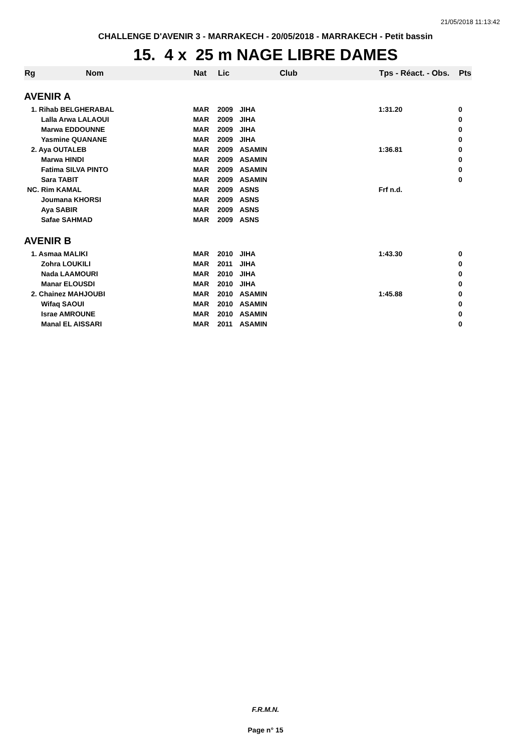21/05/2018 11:13:42
CHALLENGE D'AVENIR 3 - MARRAKECH - 20/05/2018 - MARRAKECH - Petit bassin
15. 4 x 25 m NAGE LIBRE DAMES
| Rg | Nom | Nat | Lic | Club | Tps - Réact. - Obs. | Pts |
| --- | --- | --- | --- | --- | --- | --- |
| AVENIR A | | | | | | |
| 1. Rihab BELGHERABAL | | MAR | 2009 | JIHA | 1:31.20 | 0 |
| Lalla Arwa LALAOUI | | MAR | 2009 | JIHA | | 0 |
| Marwa EDDOUNNE | | MAR | 2009 | JIHA | | 0 |
| Yasmine QUANANE | | MAR | 2009 | JIHA | | 0 |
| 2. Aya OUTALEB | | MAR | 2009 | ASAMIN | 1:36.81 | 0 |
| Marwa HINDI | | MAR | 2009 | ASAMIN | | 0 |
| Fatima SILVA PINTO | | MAR | 2009 | ASAMIN | | 0 |
| Sara TABIT | | MAR | 2009 | ASAMIN | | 0 |
| NC. Rim KAMAL | | MAR | 2009 | ASNS | Frf n.d. | |
| Joumana KHORSI | | MAR | 2009 | ASNS | | |
| Aya SABIR | | MAR | 2009 | ASNS | | |
| Safae SAHMAD | | MAR | 2009 | ASNS | | |
| AVENIR B | | | | | | |
| 1. Asmaa MALIKI | | MAR | 2010 | JIHA | 1:43.30 | 0 |
| Zohra LOUKILI | | MAR | 2011 | JIHA | | 0 |
| Nada LAAMOURI | | MAR | 2010 | JIHA | | 0 |
| Manar ELOUSDI | | MAR | 2010 | JIHA | | 0 |
| 2. Chainez MAHJOUBI | | MAR | 2010 | ASAMIN | 1:45.88 | 0 |
| Wifaq SAOUI | | MAR | 2010 | ASAMIN | | 0 |
| Israe AMROUNE | | MAR | 2010 | ASAMIN | | 0 |
| Manal EL AISSARI | | MAR | 2011 | ASAMIN | | 0 |
F.R.M.N.
Page n° 15